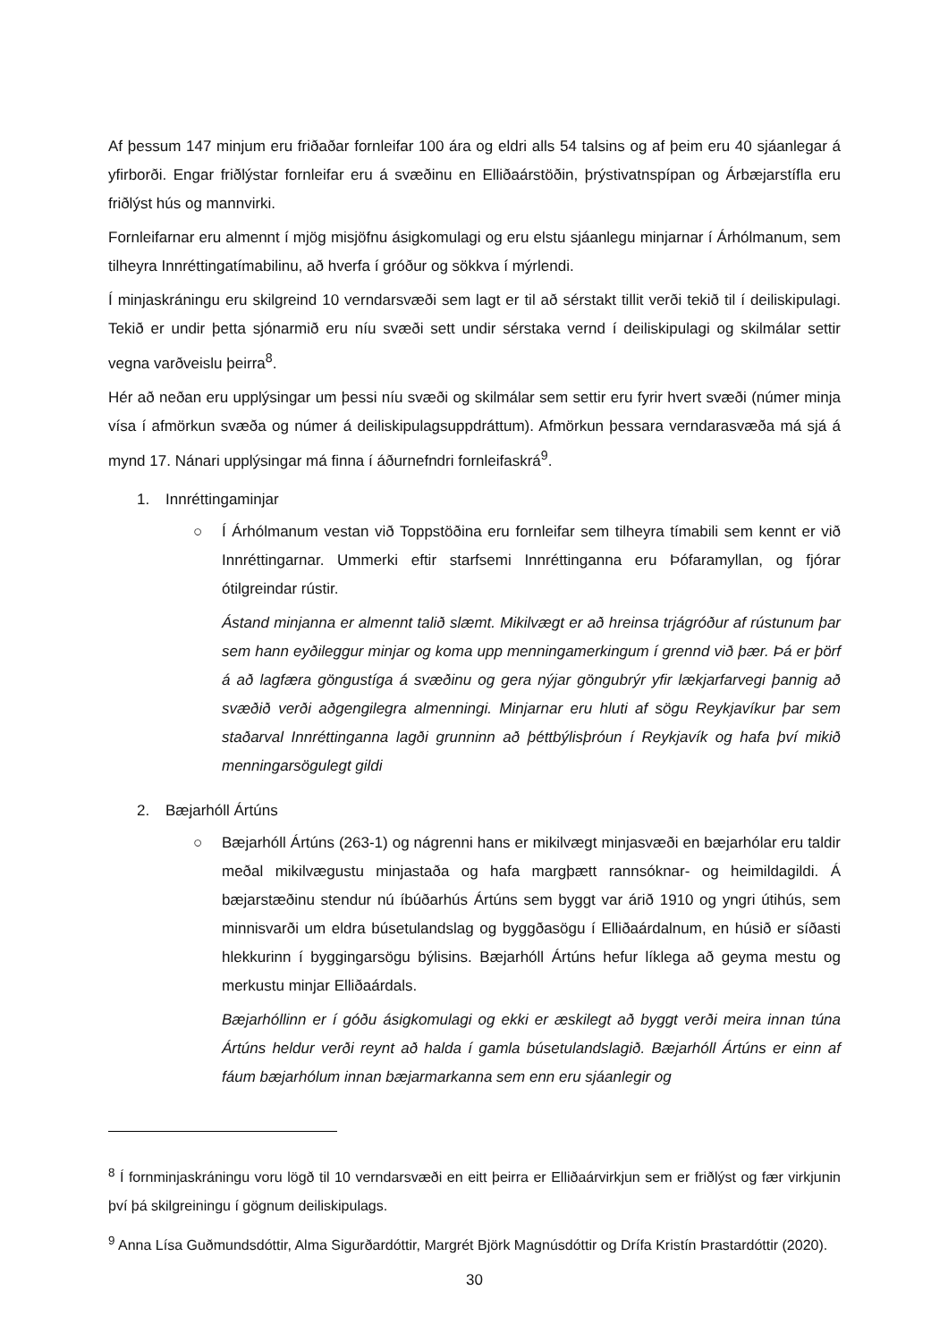Af þessum 147 minjum eru friðaðar fornleifar 100 ára og eldri alls 54 talsins og af þeim eru 40 sjáanlegar á yfirborði. Engar friðlýstar fornleifar eru á svæðinu en Elliðaárstöðin, þrýstivatnspípan og Árbæjarstífla eru friðlýst hús og mannvirki.
Fornleifarnar eru almennt í mjög misjöfnu ásigkomulagi og eru elstu sjáanlegu minjarnar í Árhólmanum, sem tilheyra Innréttingatímabilinu, að hverfa í gróður og sökkva í mýrlendi.
Í minjaskráningu eru skilgreind 10 verndarsvæði sem lagt er til að sérstakt tillit verði tekið til í deiliskipulagi. Tekið er undir þetta sjónarmið eru níu svæði sett undir sérstaka vernd í deiliskipulagi og skilmálar settir vegna varðveislu þeirra<sup>8</sup>.
Hér að neðan eru upplýsingar um þessi níu svæði og skilmálar sem settir eru fyrir hvert svæði (númer minja vísa í afmörkun svæða og númer á deiliskipulagsuppdráttum). Afmörkun þessara verndarasvæða má sjá á mynd 17. Nánari upplýsingar má finna í áðurnefndri fornleifaskrá<sup>9</sup>.
1. Innréttingaminjar
○ Í Árhólmanum vestan við Toppstöðina eru fornleifar sem tilheyra tímabili sem kennt er við Innréttingarnar. Ummerki eftir starfsemi Innréttinganna eru Þófaramyllan, og fjórar ótilgreindar rústir.
Ástand minjanna er almennt talið slæmt. Mikilvægt er að hreinsa trjágróður af rústunum þar sem hann eyðileggur minjar og koma upp menningamerkingum í grennd við þær. Þá er þörf á að lagfæra göngustíga á svæðinu og gera nýjar göngubrýr yfir lækjarfarvegi þannig að svæðið verði aðgengilegra almenningi. Minjarnar eru hluti af sögu Reykjavíkur þar sem staðarval Innréttinganna lagði grunninn að þéttbýlisþróun í Reykjavík og hafa því mikið menningarsögulegt gildi
2. Bæjarhóll Ártúns
○ Bæjarhóll Ártúns (263-1) og nágrenni hans er mikilvægt minjasvæði en bæjarhólar eru taldir meðal mikilvægustu minjastaða og hafa margþætt rannsóknar- og heimildagildi. Á bæjarstæðinu stendur nú íbúðarhús Ártúns sem byggt var árið 1910 og yngri útihús, sem minnisvarði um eldra búsetulandslag og byggðasögu í Elliðaárdalnum, en húsið er síðasti hlekkurinn í byggingarsögu býlisins. Bæjarhóll Ártúns hefur líklega að geyma mestu og merkustu minjar Elliðaárdals.
Bæjarhóllinn er í góðu ásigkomulagi og ekki er æskilegt að byggt verði meira innan túna Ártúns heldur verði reynt að halda í gamla búsetulandslagið. Bæjarhóll Ártúns er einn af fáum bæjarhólum innan bæjarmarkanna sem enn eru sjáanlegir og
<sup>8</sup> Í fornminjaskráningu voru lögð til 10 verndarsvæði en eitt þeirra er Elliðaárvirkjun sem er friðlýst og fær virkjunin því þá skilgreiningu í gögnum deiliskipulags.
<sup>9</sup> Anna Lísa Guðmundsdóttir, Alma Sigurðardóttir, Margrét Björk Magnúsdóttir og Drífa Kristín Þrastardóttir (2020).
30